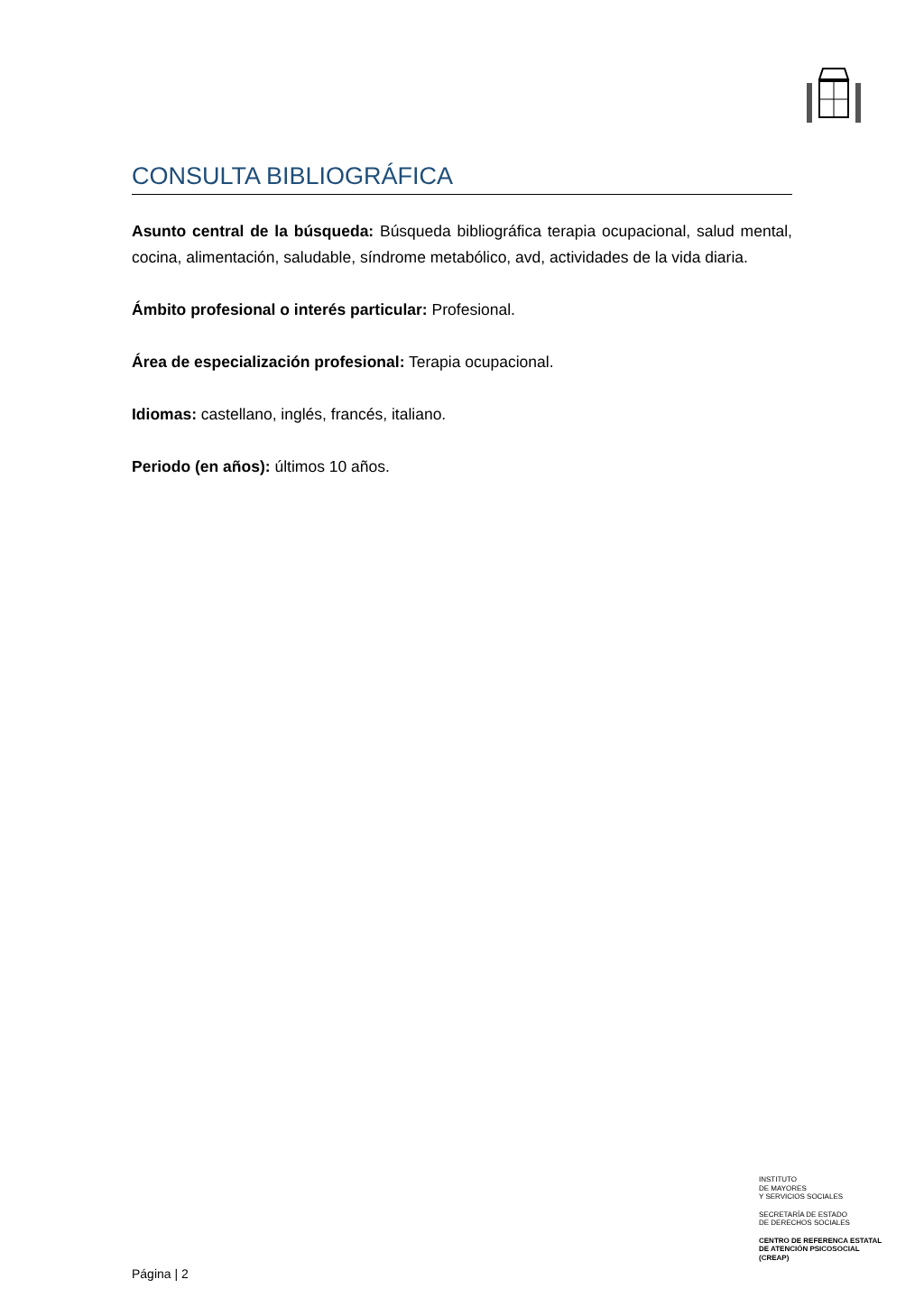CONSULTA BIBLIOGRÁFICA
Asunto central de la búsqueda: Búsqueda bibliográfica terapia ocupacional, salud mental, cocina, alimentación, saludable, síndrome metabólico, avd, actividades de la vida diaria.
Ámbito profesional o interés particular: Profesional.
Área de especialización profesional: Terapia ocupacional.
Idiomas: castellano, inglés, francés, italiano.
Periodo (en años): últimos 10 años.
INSTITUTO
DE MAYORES
Y SERVICIOS SOCIALES
SECRETARÍA DE ESTADO
DE DERECHOS SOCIALES
CENTRO DE REFERENCA ESTATAL
DE ATENCIÓN PSICOSOCIAL
(CREAP)
Página | 2